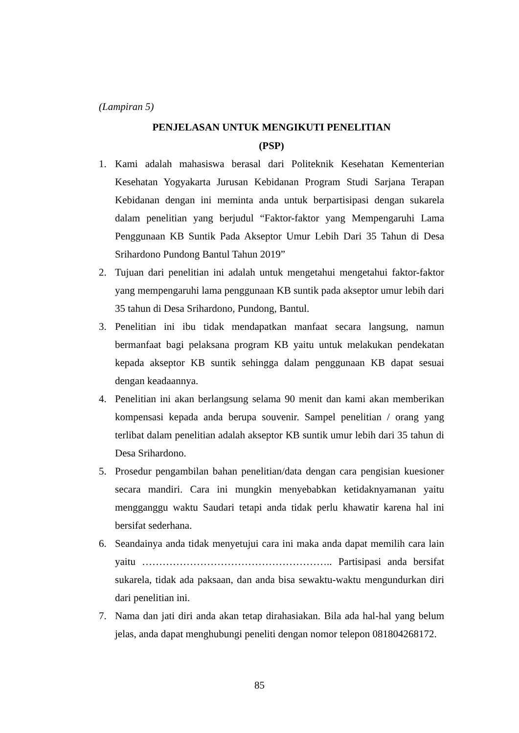(Lampiran 5)
PENJELASAN UNTUK MENGIKUTI PENELITIAN
(PSP)
1. Kami adalah mahasiswa berasal dari Politeknik Kesehatan Kementerian Kesehatan Yogyakarta Jurusan Kebidanan Program Studi Sarjana Terapan Kebidanan dengan ini meminta anda untuk berpartisipasi dengan sukarela dalam penelitian yang berjudul “Faktor-faktor yang Mempengaruhi Lama Penggunaan KB Suntik Pada Akseptor Umur Lebih Dari 35 Tahun di Desa Srihardono Pundong Bantul Tahun 2019”
2. Tujuan dari penelitian ini adalah untuk mengetahui mengetahui faktor-faktor yang mempengaruhi lama penggunaan KB suntik pada akseptor umur lebih dari 35 tahun di Desa Srihardono, Pundong, Bantul.
3. Penelitian ini ibu tidak mendapatkan manfaat secara langsung, namun bermanfaat bagi pelaksana program KB yaitu untuk melakukan pendekatan kepada akseptor KB suntik sehingga dalam penggunaan KB dapat sesuai dengan keadaannya.
4. Penelitian ini akan berlangsung selama 90 menit dan kami akan memberikan kompensasi kepada anda berupa souvenir. Sampel penelitian / orang yang terlibat dalam penelitian adalah akseptor KB suntik umur lebih dari 35 tahun di Desa Srihardono.
5. Prosedur pengambilan bahan penelitian/data dengan cara pengisian kuesioner secara mandiri. Cara ini mungkin menyebabkan ketidaknyamanan yaitu mengganggu waktu Saudari tetapi anda tidak perlu khawatir karena hal ini bersifat sederhana.
6. Seandainya anda tidak menyetujui cara ini maka anda dapat memilih cara lain yaitu ……………………………………………….. Partisipasi anda bersifat sukarela, tidak ada paksaan, dan anda bisa sewaktu-waktu mengundurkan diri dari penelitian ini.
7. Nama dan jati diri anda akan tetap dirahasiakan. Bila ada hal-hal yang belum jelas, anda dapat menghubungi peneliti dengan nomor telepon 081804268172.
85